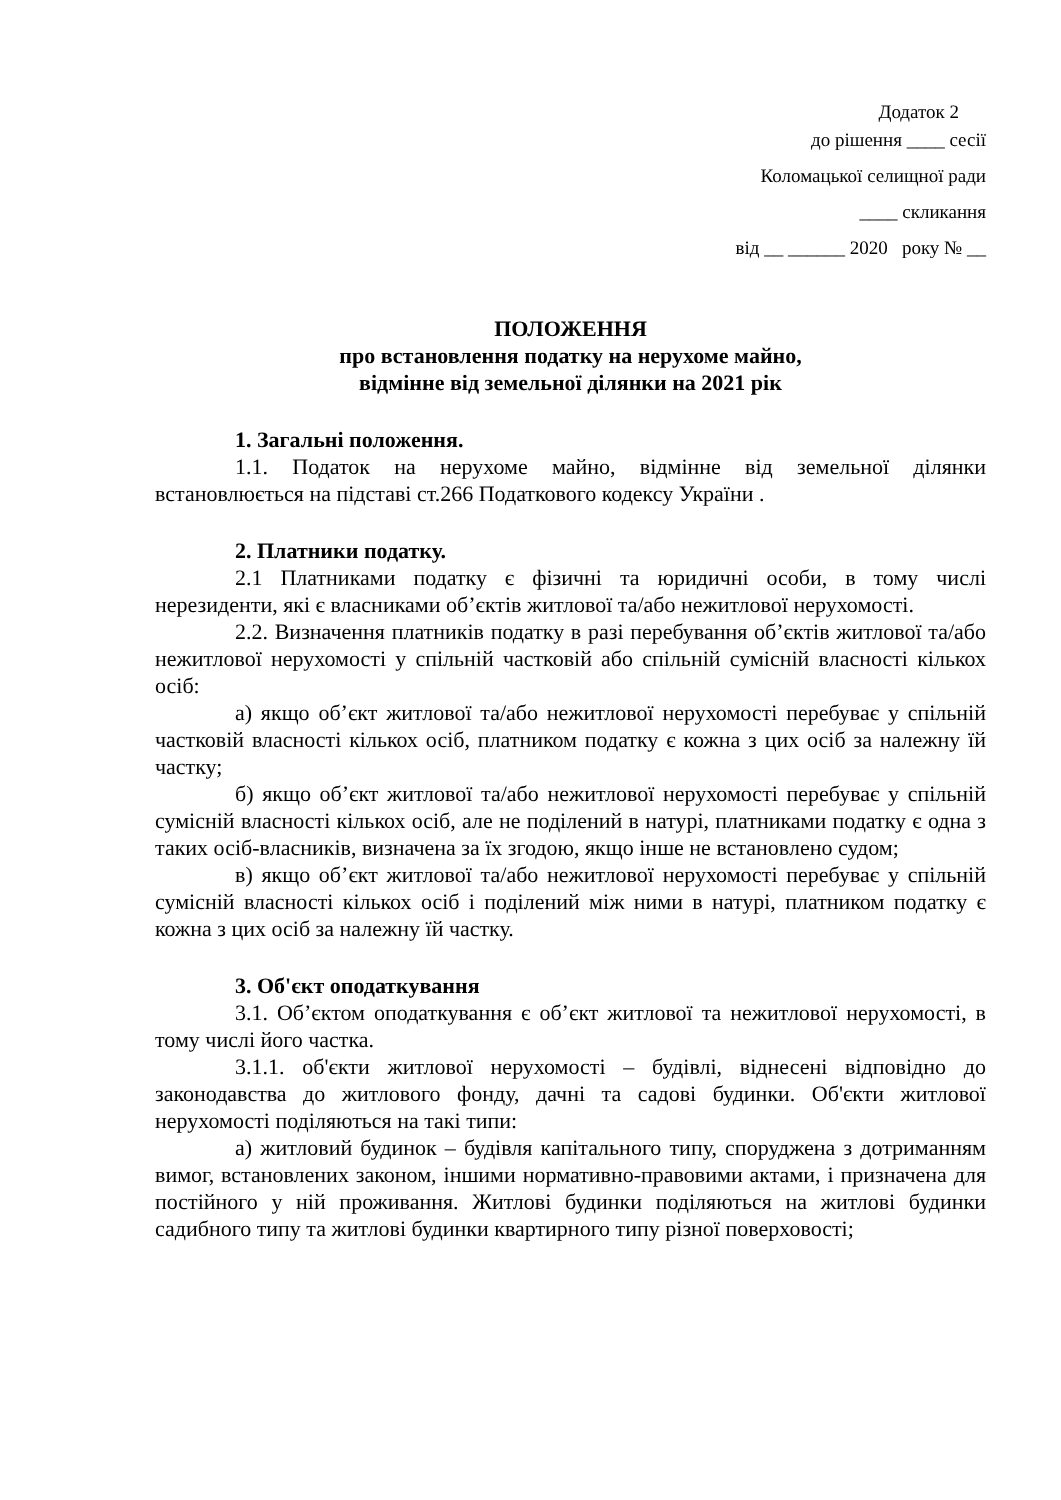Додаток 2
до рішення ____ сесії
Коломацької селищної ради
____ скликання
від __ ______ 2020 року № __
ПОЛОЖЕННЯ
про встановлення податку на нерухоме майно,
відмінне від земельної ділянки на 2021 рік
1. Загальні положення.
1.1. Податок на нерухоме майно, відмінне від земельної ділянки встановлюється на підставі ст.266 Податкового кодексу України .
2. Платники податку.
2.1 Платниками податку є фізичні та юридичні особи, в тому числі нерезиденти, які є власниками об’єктів житлової та/або нежитлової нерухомості.
2.2. Визначення платників податку в разі перебування об’єктів житлової та/або нежитлової нерухомості у спільній частковій або спільній сумісній власності кількох осіб:
а) якщо об’єкт житлової та/або нежитлової нерухомості перебуває у спільній частковій власності кількох осіб, платником податку є кожна з цих осіб за належну їй частку;
б) якщо об’єкт житлової та/або нежитлової нерухомості перебуває у спільній сумісній власності кількох осіб, але не поділений в натурі, платниками податку є одна з таких осіб-власників, визначена за їх згодою, якщо інше не встановлено судом;
в) якщо об’єкт житлової та/або нежитлової нерухомості перебуває у спільній сумісній власності кількох осіб і поділений між ними в натурі, платником податку є кожна з цих осіб за належну їй частку.
3. Об'єкт оподаткування
3.1. Об’єктом оподаткування є об’єкт житлової та нежитлової нерухомості, в тому числі його частка.
3.1.1. об'єкти житлової нерухомості – будівлі, віднесені відповідно до законодавства до житлового фонду, дачні та садові будинки. Об'єкти житлової нерухомості поділяються на такі типи:
а) житловий будинок – будівля капітального типу, споруджена з дотриманням вимог, встановлених законом, іншими нормативно-правовими актами, і призначена для постійного у ній проживання. Житлові будинки поділяються на житлові будинки садибного типу та житлові будинки квартирного типу різної поверховості;